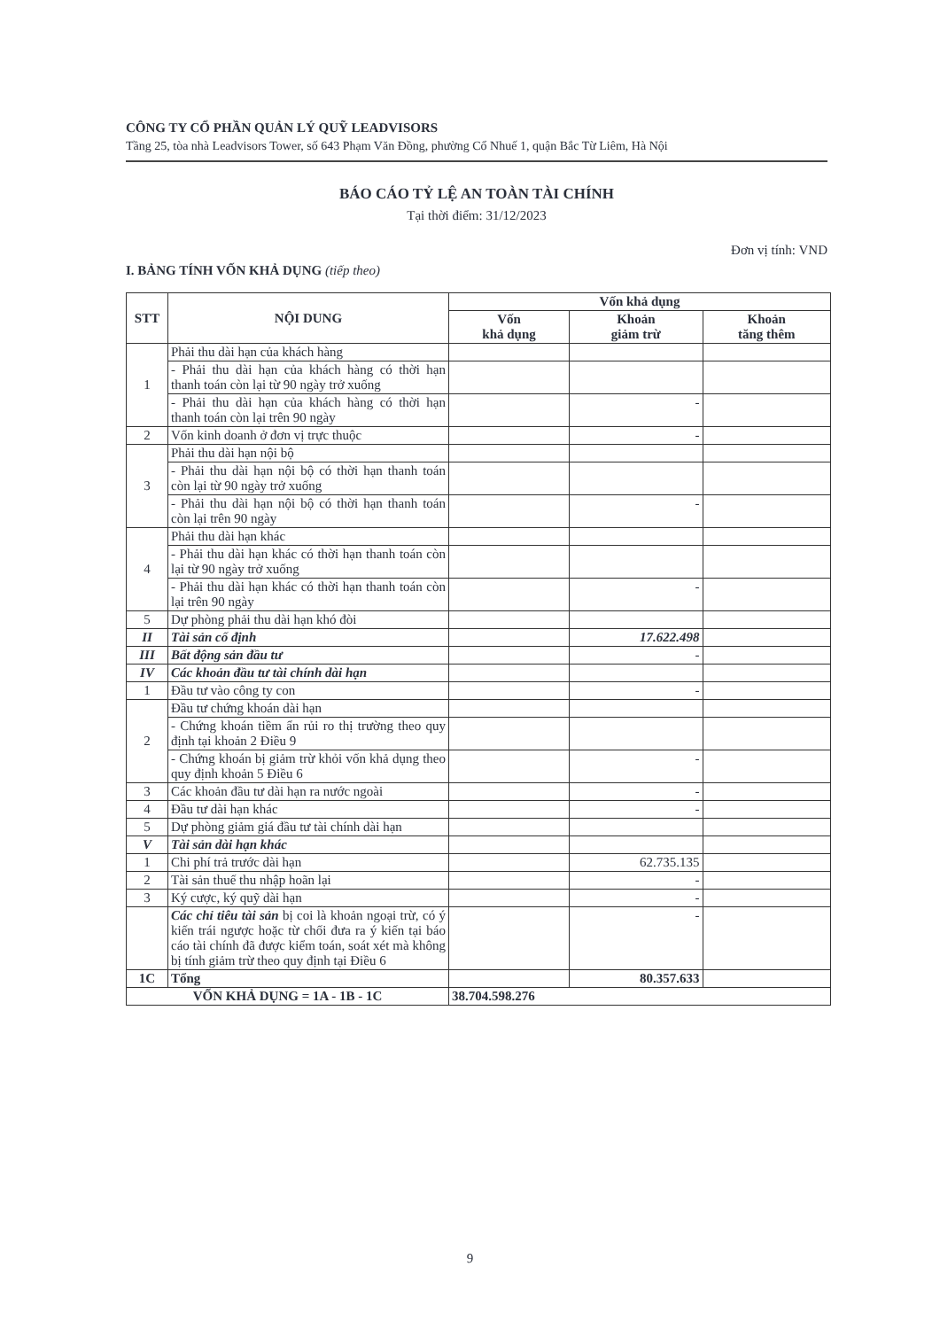CÔNG TY CỔ PHẦN QUẢN LÝ QUỸ LEADVISORS
Tầng 25, tòa nhà Leadvisors Tower, số 643 Phạm Văn Đồng, phường Cổ Nhuế 1, quận Bắc Từ Liêm, Hà Nội
BÁO CÁO TỶ LỆ AN TOÀN TÀI CHÍNH
Tại thời điểm: 31/12/2023
Đơn vị tính: VND
I. BẢNG TÍNH VỐN KHẢ DỤNG (tiếp theo)
| STT | NỘI DUNG | Vốn khả dụng | | |
| --- | --- | --- | --- | --- |
| | | Vốn khả dụng | Khoản giảm trừ | Khoản tăng thêm |
| 1 | Phải thu dài hạn của khách hàng | | | |
| | - Phải thu dài hạn của khách hàng có thời hạn thanh toán còn lại từ 90 ngày trở xuống | | | |
| | - Phải thu dài hạn của khách hàng có thời hạn thanh toán còn lại trên 90 ngày | | - | |
| 2 | Vốn kinh doanh ở đơn vị trực thuộc | | - | |
| 3 | Phải thu dài hạn nội bộ | | | |
| | - Phải thu dài hạn nội bộ có thời hạn thanh toán còn lại từ 90 ngày trở xuống | | | |
| | - Phải thu dài hạn nội bộ có thời hạn thanh toán còn lại trên 90 ngày | | - | |
| 4 | Phải thu dài hạn khác | | | |
| | - Phải thu dài hạn khác có thời hạn thanh toán còn lại từ 90 ngày trở xuống | | | |
| | - Phải thu dài hạn khác có thời hạn thanh toán còn lại trên 90 ngày | | - | |
| 5 | Dự phòng phải thu dài hạn khó đòi | | | |
| II | Tài sản cố định | | 17.622.498 | |
| III | Bất động sản đầu tư | | - | |
| IV | Các khoản đầu tư tài chính dài hạn | | | |
| 1 | Đầu tư vào công ty con | | - | |
| 2 | Đầu tư chứng khoán dài hạn | | | |
| | - Chứng khoán tiềm ẩn rủi ro thị trường theo quy định tại khoản 2 Điều 9 | | | |
| | - Chứng khoán bị giảm trừ khỏi vốn khả dụng theo quy định khoản 5 Điều 6 | | - | |
| 3 | Các khoản đầu tư dài hạn ra nước ngoài | | - | |
| 4 | Đầu tư dài hạn khác | | - | |
| 5 | Dự phòng giảm giá đầu tư tài chính dài hạn | | | |
| V | Tài sản dài hạn khác | | | |
| 1 | Chi phí trả trước dài hạn | | 62.735.135 | |
| 2 | Tài sản thuế thu nhập hoãn lại | | - | |
| 3 | Ký cược, ký quỹ dài hạn | | - | |
| | Các chỉ tiêu tài sản bị coi là khoản ngoại trừ, có ý kiến trái ngược hoặc từ chối đưa ra ý kiến tại báo cáo tài chính đã được kiểm toán, soát xét mà không bị tính giảm trừ theo quy định tại Điều 6 | | - | |
| 1C | Tổng | | 80.357.633 | |
| VỐN KHẢ DỤNG = 1A - 1B - 1C | | 38.704.598.276 | | |
9